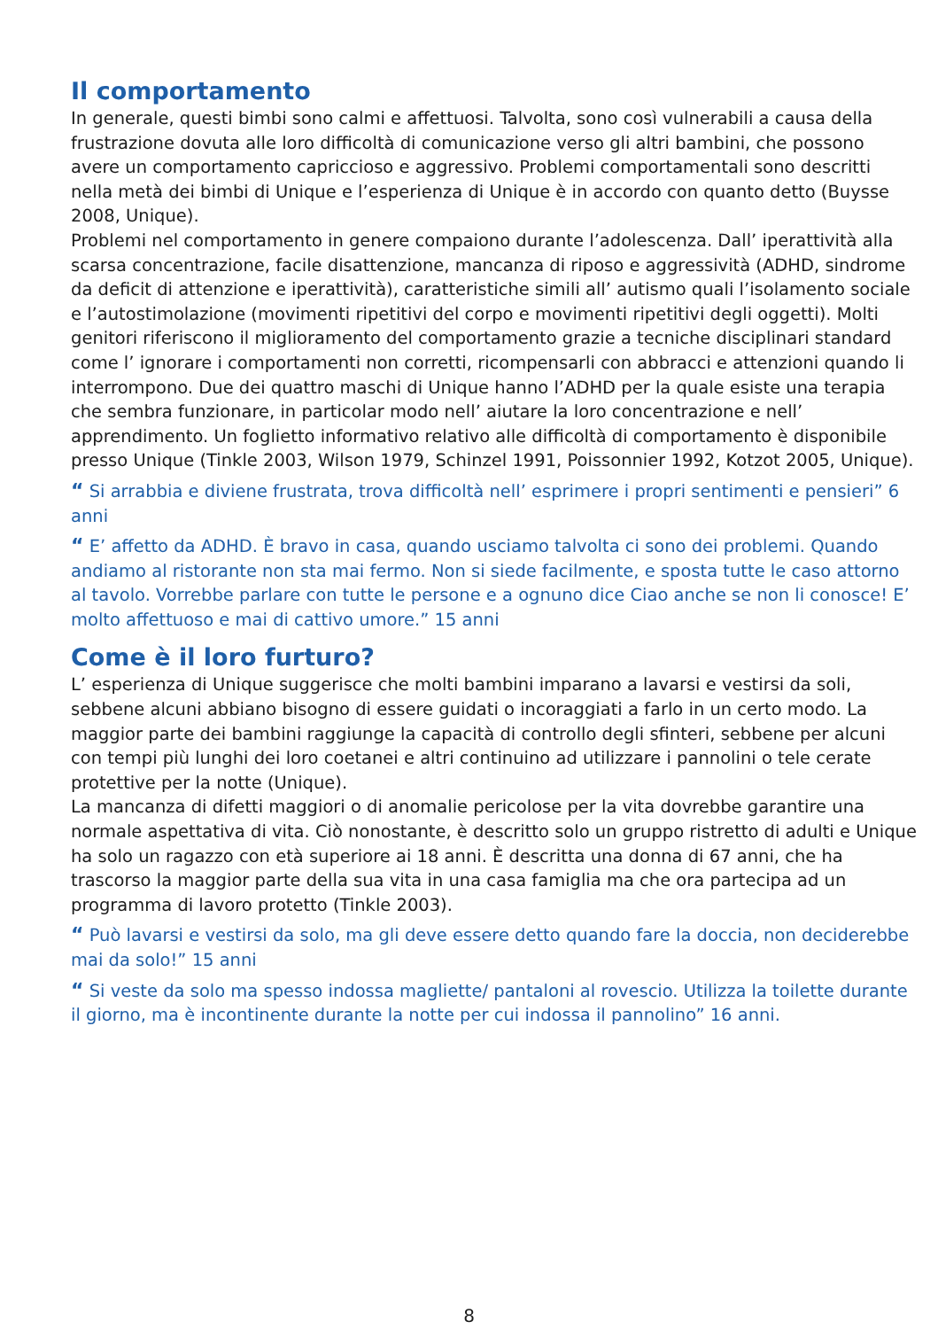Il comportamento
In generale, questi bimbi sono calmi e affettuosi. Talvolta, sono così vulnerabili a causa della frustrazione dovuta alle loro difficoltà di comunicazione verso gli altri bambini, che possono avere un comportamento capriccioso e aggressivo. Problemi comportamentali sono descritti nella metà dei bimbi di Unique e l’esperienza di Unique è in accordo con quanto detto (Buysse 2008, Unique).
Problemi nel comportamento in genere compaiono durante l’adolescenza. Dall’ iperattività alla scarsa concentrazione, facile disattenzione, mancanza di riposo e aggressività (ADHD, sindrome da deficit di attenzione e iperattività), caratteristiche simili all’ autismo quali l’isolamento sociale e l’autostimolazione (movimenti ripetitivi del corpo e movimenti ripetitivi degli oggetti). Molti genitori riferiscono il miglioramento del comportamento grazie a tecniche disciplinari standard come l’ ignorare i comportamenti non corretti, ricompensarli con abbracci e attenzioni quando li interrompono. Due dei quattro maschi di Unique hanno l’ADHD per la quale esiste una terapia che sembra funzionare, in particolar modo nell’ aiutare la loro concentrazione e nell’ apprendimento. Un foglietto informativo relativo alle difficoltà di comportamento è disponibile presso Unique (Tinkle 2003, Wilson 1979, Schinzel 1991, Poissonnier 1992, Kotzot 2005, Unique).
“ Si arrabbia e diviene frustrata, trova difficoltà nell’ esprimere i propri sentimenti e pensieri” 6 anni
“ E’ affetto da ADHD. È bravo in casa, quando usciamo talvolta ci sono dei problemi. Quando andiamo al ristorante non sta mai fermo. Non si siede facilmente, e sposta tutte le caso attorno al tavolo. Vorrebbe parlare con tutte le persone e a ognuno dice Ciao anche se non li conosce! E’ molto affettuoso e mai di cattivo umore.” 15 anni
Come è il loro furturo?
L’ esperienza di Unique suggerisce che molti bambini imparano a lavarsi e vestirsi da soli, sebbene alcuni abbiano bisogno di essere guidati o incoraggiati a farlo in un certo modo. La maggior parte dei bambini raggiunge la capacità di controllo degli sfinteri, sebbene per alcuni con tempi più lunghi dei loro coetanei e altri continuino ad utilizzare i pannolini o tele cerate protettive per la notte (Unique).
La mancanza di difetti maggiori o di anomalie pericolose per la vita dovrebbe garantire una normale aspettativa di vita. Ciò nonostante, è descritto solo un gruppo ristretto di adulti e Unique ha solo un ragazzo con età superiore ai 18 anni. È descritta una donna di 67 anni, che ha trascorso la maggior parte della sua vita in una casa famiglia ma che ora partecipa ad un programma di lavoro protetto (Tinkle 2003).
“ Può lavarsi e vestirsi da solo, ma gli deve essere detto quando fare la doccia, non deciderebbe mai da solo!” 15 anni
“ Si veste da solo ma spesso indossa magliette/ pantaloni al rovescio. Utilizza la toilette durante il giorno, ma è incontinente durante la notte per cui indossa il pannolino” 16 anni.
8